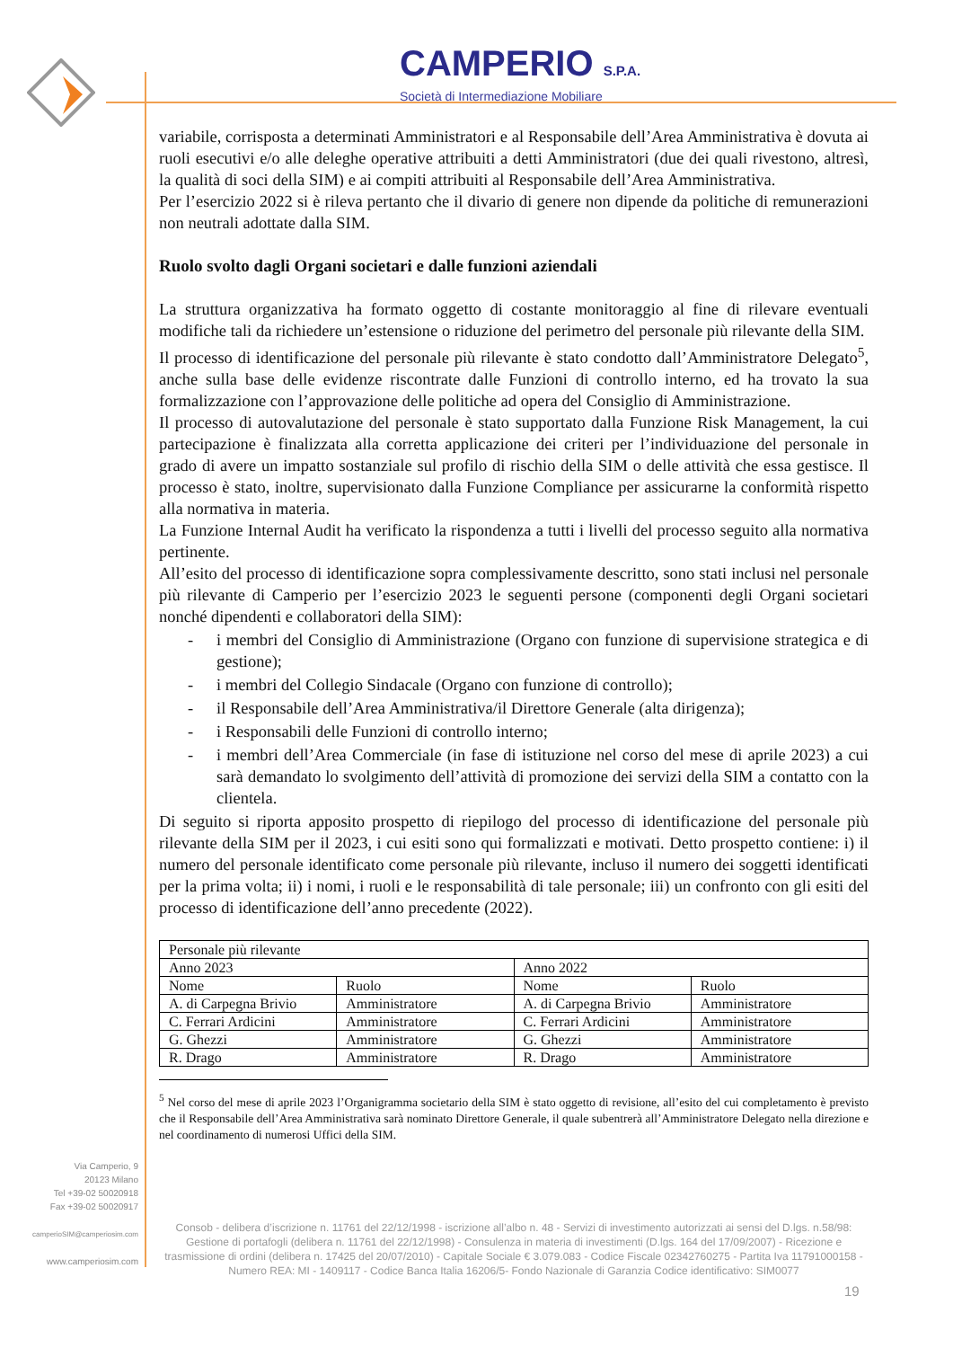CAMPERIO S.P.A.
Società di Intermediazione Mobiliare
variabile, corrisposta a determinati Amministratori e al Responsabile dell’Area Amministrativa è dovuta ai ruoli esecutivi e/o alle deleghe operative attribuiti a detti Amministratori (due dei quali rivestono, altresì, la qualità di soci della SIM) e ai compiti attribuiti al Responsabile dell’Area Amministrativa.
Per l’esercizio 2022 si è rileva pertanto che il divario di genere non dipende da politiche di remunerazioni non neutrali adottate dalla SIM.
Ruolo svolto dagli Organi societari e dalle funzioni aziendali
La struttura organizzativa ha formato oggetto di costante monitoraggio al fine di rilevare eventuali modifiche tali da richiedere un’estensione o riduzione del perimetro del personale più rilevante della SIM.
Il processo di identificazione del personale più rilevante è stato condotto dall’Amministratore Delegato<sup>5</sup>, anche sulla base delle evidenze riscontrate dalle Funzioni di controllo interno, ed ha trovato la sua formalizzazione con l’approvazione delle politiche ad opera del Consiglio di Amministrazione.
Il processo di autovalutazione del personale è stato supportato dalla Funzione Risk Management, la cui partecipazione è finalizzata alla corretta applicazione dei criteri per l’individuazione del personale in grado di avere un impatto sostanziale sul profilo di rischio della SIM o delle attività che essa gestisce. Il processo è stato, inoltre, supervisionato dalla Funzione Compliance per assicurarne la conformità rispetto alla normativa in materia.
La Funzione Internal Audit ha verificato la rispondenza a tutti i livelli del processo seguito alla normativa pertinente.
All’esito del processo di identificazione sopra complessivamente descritto, sono stati inclusi nel personale più rilevante di Camperio per l’esercizio 2023 le seguenti persone (componenti degli Organi societari nonché dipendenti e collaboratori della SIM):
- i membri del Consiglio di Amministrazione (Organo con funzione di supervisione strategica e di gestione);
- i membri del Collegio Sindacale (Organo con funzione di controllo);
- il Responsabile dell’Area Amministrativa/il Direttore Generale (alta dirigenza);
- i Responsabili delle Funzioni di controllo interno;
- i membri dell’Area Commerciale (in fase di istituzione nel corso del mese di aprile 2023) a cui sarà demandato lo svolgimento dell’attività di promozione dei servizi della SIM a contatto con la clientela.
Di seguito si riporta apposito prospetto di riepilogo del processo di identificazione del personale più rilevante della SIM per il 2023, i cui esiti sono qui formalizzati e motivati. Detto prospetto contiene: i) il numero del personale identificato come personale più rilevante, incluso il numero dei soggetti identificati per la prima volta; ii) i nomi, i ruoli e le responsabilità di tale personale; iii) un confronto con gli esiti del processo di identificazione dell’anno precedente (2022).
| Personale più rilevante | | | |
| Anno 2023 | | Anno 2022 | |
| Nome | Ruolo | Nome | Ruolo |
| A. di Carpegna Brivio | Amministratore | A. di Carpegna Brivio | Amministratore |
| C. Ferrari Ardicini | Amministratore | C. Ferrari Ardicini | Amministratore |
| G. Ghezzi | Amministratore | G. Ghezzi | Amministratore |
| R. Drago | Amministratore | R. Drago | Amministratore |
<sup>5</sup> Nel corso del mese di aprile 2023 l’Organigramma societario della SIM è stato oggetto di revisione, all’esito del cui completamento è previsto che il Responsabile dell’Area Amministrativa sarà nominato Direttore Generale, il quale subentrerà all’Amministratore Delegato nella direzione e nel coordinamento di numerosi Uffici della SIM.
Via Camperio, 9
20123 Milano
Tel +39-02 50020918
Fax +39-02 50020917
camperioSIM@camperiosim.com
www.camperiosim.com
Consob - delibera d’iscrizione n. 11761 del 22/12/1998 - iscrizione all’albo n. 48 - Servizi di investimento autorizzati ai sensi del D.lgs. n.58/98: Gestione di portafogli (delibera n. 11761 del 22/12/1998) - Consulenza in materia di investimenti (D.lgs. 164 del 17/09/2007) - Ricezione e trasmissione di ordini (delibera n. 17425 del 20/07/2010) - Capitale Sociale € 3.079.083 - Codice Fiscale 02342760275 - Partita Iva 11791000158 - Numero REA: MI - 1409117 - Codice Banca Italia 16206/5- Fondo Nazionale di Garanzia Codice identificativo: SIM0077
19